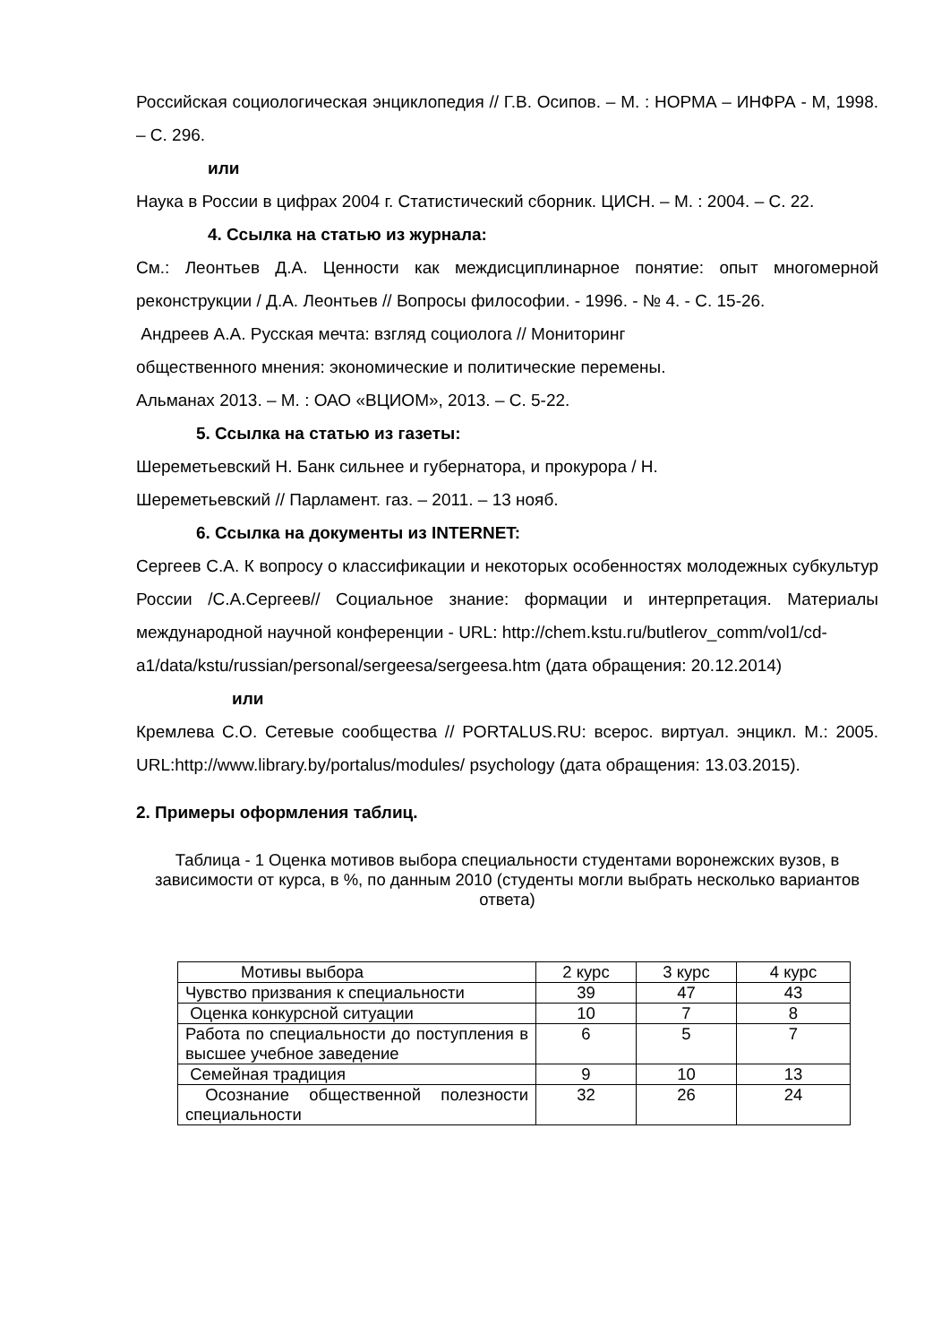Российская социологическая энциклопедия // Г.В. Осипов. – М. : НОРМА – ИНФРА - М, 1998. – С. 296.
или
Наука в России в цифрах 2004 г. Статистический сборник. ЦИСН. – М. : 2004. – С. 22.
4. Ссылка на статью из журнала:
См.: Леонтьев Д.А. Ценности как междисциплинарное понятие: опыт многомерной реконструкции / Д.А. Леонтьев // Вопросы философии. - 1996. - № 4. - С. 15-26.
Андреев А.А. Русская мечта: взгляд социолога // Мониторинг
общественного мнения: экономические и политические перемены.
Альманах 2013. – М. : ОАО «ВЦИОМ», 2013. – С. 5-22.
5. Ссылка на статью из газеты:
Шереметьевский Н. Банк сильнее и губернатора, и прокурора / Н.
Шереметьевский // Парламент. газ. – 2011. – 13 нояб.
6. Ссылка на документы из INTERNET:
Сергеев С.А. К вопросу о классификации и некоторых особенностях молодежных субкультур России /С.А.Сергеев// Социальное знание: формации и интерпретация. Материалы международной научной конференции - URL: http://chem.kstu.ru/butlerov_comm/vol1/cd-
a1/data/kstu/russian/personal/sergeesa/sergeesa.htm (дата обращения: 20.12.2014)
или
Кремлева С.О. Сетевые сообщества // PORTALUS.RU: всерос. виртуал. энцикл. М.: 2005. URL:http://www.library.by/portalus/modules/ psychology (дата обращения: 13.03.2015).
2. Примеры оформления таблиц.
Таблица - 1 Оценка мотивов выбора специальности студентами воронежских вузов, в зависимости от курса, в %, по данным 2010 (студенты могли выбрать несколько вариантов ответа)
| Мотивы выбора | 2 курс | 3 курс | 4 курс |
| Чувство призвания к специальности | 39 | 47 | 43 |
| Оценка конкурсной ситуации | 10 | 7 | 8 |
| Работа по специальности до поступления в высшее учебное заведение | 6 | 5 | 7 |
| Семейная традиция | 9 | 10 | 13 |
| Осознание общественной полезности специальности | 32 | 26 | 24 |